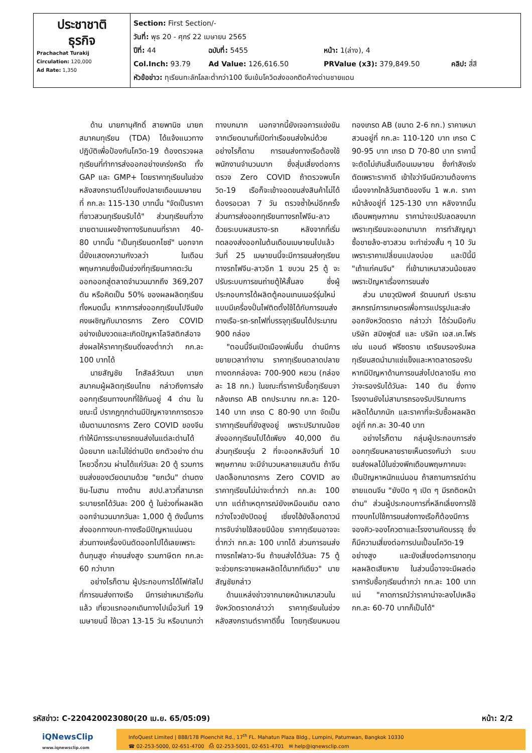| ประชาชาติ ธุรกิจ Prachachat Turakij Circulation: 120,000 Ad Rate: 1,350 | Section: First Section/- วันที่: พุธ 20 - ศุกร์ 22 เมษายน 2565 ปีที่: 44 ฉบับที่: 5455 หน้า: 1(ล่าง), 4 Col.Inch: 93.79 Ad Value: 126,616.50 PRValue (x3): 379,849.50 คลิป: สี่สี หัวข้อข่าว: ทุเรียนทะลักโลละต่ำกว่า100 จีนเข้มโควิดส่งออกติดค้างด่านชายแดน |
ด้าน นายภานุศักดิ์ สายพานิช นายกสมาคมทุเรียน (TDA) ได้แจ้งแนวทางปฏิบัติเพื่อป้องกันโควิด-19 ต้องตรวจผลทุเรียนที่ทำการส่งออกอย่างเคร่งครัด ทั้ง GAP และ GMP+ โดยราคาทุเรียนในช่วงหลังสงกรานต์ไปจนถึงปลายเดือนเมษายนที่ กก.ละ 115-130 บาทนั้น "จัดเป็นราคาที่ชาวสวนทุเรียนรับได้" ส่วนทุเรียนที่วางขายตามแผงข้างทางริมถนนที่ราคา 40-80 บาทนั้น "เป็นทุเรียนตกไซซ์" นอกจากนี้ยังแสดงความกังวลว่า ในเดือนพฤษภาคมซึ่งเป็นช่วงที่ทุเรียนภาคตะวันออกออกสู่ตลาดจำนวนมากถึง 369,207 ตัน หรือคิดเป็น 50% ของผลผลิตทุเรียนทั้งหมดนั้น หากการส่งออกทุเรียนไปจีนยังคงเผชิญกับมาตรการ Zero COVID อย่างเข้มงวดและเกิดปัญหาโลจิสติกส์อาจส่งผลให้ราคาทุเรียนดิ่งลงต่ำกว่า กก.ละ 100 บาทได้
นายสัญชัย โกสัลล์วัฒนา นายกสมาคมผู้ผลิตทุเรียนไทย กล่าวถึงการส่งออกทุเรียนทางบกที่ใช้กันอยู่ 4 ด่าน ในขณะนี้ ปรากฏทุกด่านมีปัญหาจากการตรวจเข้มตามมาตรการ Zero COVID ของจีน ทำให้มีการระบายรถขนส่งในแต่ละด่านได้น้อยมาก และไม่ใช่ด่านปิด ยกตัวอย่าง ด่านโหยวอี้กวน ผ่านได้แค่วันละ 20 ตู้ รวมการขนส่งของเวียดนามด้วย "ยกเว้น" ด่านตงชิน-โมฮาน ทางด้าน สปป.ลาวที่สามารถระบายรถได้วันละ 200 ตู้ ในช่วงที่ผลผลิตออกจำนวนมากวันละ 1,000 ตู้ ดังนั้นการส่งออกทางบก-ทางเรือมีปัญหาแน่นอน ส่วนทางเครื่องบินตัดออกไปได้เลยเพราะต้นทุนสูง ค่าขนส่งสูง รวมภาษีตก กก.ละ 60 กว่าบาท
อย่างไรก็ตาม ผู้ประกอบการได้โฟกัสไปที่การขนส่งทางเรือ มีการเช่าเหมาเรือกันแล้ว เที่ยวแรกออกเดินทางไปเมื่อวันที่ 19 เมษายนนี้ ใช้เวลา 13-15 วัน หรือนานกว่าทางบกมาก นอกจากนี้ยังเจอการแข่งขันจากเวียดนามที่เปิดท่าเรือขนส่งใหม่ด้วย อย่างไรก็ตาม การขนส่งทางเรือต้องใช้พนักงานจำนวนมาก ซึ่งสุ่มเสี่ยงต่อการตรวจ Zero COVID ถ้าตรวจพบโควิด-19 เรือก็จะเข้าจอดขนส่งสินค้าไม่ได้ ต้องรอเวลา 7 วัน ตรวจซ้ำใหม่อีกครั้ง ส่วนการส่งออกทุเรียนทางรถไฟจีน-ลาวด้วยระบบผสมราง-รถ หลังจากที่เริ่มทดลองส่งออกในต้นเดือนเมษายนไปแล้ว วันที่ 25 เมษายนนี้จะมีการขนส่งทุเรียนทางรถไฟจีน-ลาวอีก 1 ขบวน 25 ตู้ จะปรับระบบการขนถ่ายตู้ให้สั้นลง ซึ่งผู้ประกอบการได้ผลิตตู้คอนเทนเนอร์รุ่นใหม่แบบมีเครื่องปั่นไฟติดตั้งใช้ได้กับการขนส่งทางเรือ-รถ-รถไฟที่บรรจุทุเรียนได้ประมาณ 900 กล่อง
"ตอนนี้จีนเปิดเมืองเพิ่มขึ้น ด่านมีการขยายเวลาทำงาน ราคาทุเรียนตลาดปลายทางตกกล่องละ 700-900 หยวน (กล่องละ 18 กก.) ในขณะที่ราคารับซื้อทุเรียนจากล้งเกรด AB ตกประมาณ กก.ละ 120-140 บาท เกรด C 80-90 บาท จัดเป็นราคาทุเรียนที่ยังสูงอยู่ เพราะปริมาณน้อยส่งออกทุเรียนไปได้เพียง 40,000 ตัน ส่วนทุเรียนรุ่น 2 ที่จะออกหลังวันที่ 10 พฤษภาคม จะมีจำนวนหลายแสนตัน ถ้าจีนปลดล็อกมาตรการ Zero COVID ลง ราคาทุเรียนไม่น่าจะต่ำกว่า กก.ละ 100 บาท แต่ถ้าเหตุการณ์ยังเหมือนเดิม ตลาดกว่างโจวยังปิดอยู่ เซี่ยงไฮ้ยังล็อกดาวน์ การจับจ่ายใช้สอยมีน้อย ราคาทุเรียนอาจจะต่ำกว่า กก.ละ 100 บาทได้ ส่วนการขนส่งทางรถไฟลาว-จีน ถ้าขนส่งได้วันละ 75 ตู้ จะช่วยกระจายผลผลิตได้มากทีเดียว" นายสัญชัยกล่าว
ด้านแหล่งข่าวจากนายหน้าเหมาสวนในจังหวัดตราดกล่าวว่า ราคาทุเรียนในช่วงหลังสงกรานต์ราคาดีขึ้น โดยทุเรียนหมอนทองเกรด AB (ขนาด 2-6 กก.) ราคาเหมาสวนอยู่ที่ กก.ละ 110-120 บาท เกรด C 90-95 บาท เกรด D 70-80 บาท ราคานี้จะตัดไม่เกินสิ้นเดือนเมษายน ซึ่งกำลังเร่งตัดเพราะราคาดี เข้าใจว่าจีนมีความต้องการ เนื่องจากใกล้วันชาติของจีน 1 พ.ค. ราคาหน้าล้งอยู่ที่ 125-130 บาท หลังจากนั้นเดือนพฤษภาคม ราคาน่าจะปรับลดลงมาก เพราะทุเรียนจะออกมามาก การทำสัญญาซื้อขายล้ง-ชาวสวน จะทำช่วงสั้น ๆ 10 วัน เพราะราคาเปลี่ยนแปลงบ่อย และปีนี้มี "เถ้าแก่คนจีน" ที่เข้ามาเหมาสวนน้อยลงเพราะปัญหาเรื่องการขนส่ง
ส่วน นายวุฒิพงศ์ รัตนมณฑ์ ประธานสหกรณ์การเกษตรเพื่อการแปรรูปและส่งออกจังหวัดตราด กล่าวว่า ได้ร่วมมือกับบริษัท สมิงฟูดส์ และ บริษัท เอส.เค.โฟรเซ่น แอนด์ ฟรีซดราย เตรียมรองรับผลทุเรียนสดนำมาแช่แข็งและหาตลาดรองรับ หากมีปัญหาด้านการขนส่งไปตลาดจีน คาดว่าจะรองรับได้วันละ 140 ตัน ซึ่งทางโรงงานยังไม่สามารถรองรับปริมาณการผลิตได้มากนัก และราคาที่จะรับซื้อผลผลิตอยู่ที่ กก.ละ 30-40 บาท
อย่างไรก็ตาม กลุ่มผู้ประกอบการส่งออกทุเรียนหลายรายเห็นตรงกันว่า ระบบขนส่งผลไม้ในช่วงพีกเดือนพฤษภาคมจะเป็นปัญหาหนักแน่นอน ถ้าสถานการณ์ด่านชายแดนจีน "ยังปิด ๆ เปิด ๆ มีรถติดหน้าด่าน" ส่วนผู้ประกอบการที่หลีกเลี่ยงการใช้ทางบกไปใช้การขนส่งทางเรือก็ต้องมีการจองคิว-จองโควตาและโรงงานคัดบรรจุ ซึ่งก็มีความเสี่ยงต่อการปนเปื้อนโควิด-19 อย่างสูง และยังเสี่ยงต่อการขาดทุน ผลผลิตเสียหาย ในส่วนนี้อาจจะมีผลต่อราคารับซื้อทุเรียนต่ำกว่า กก.ละ 100 บาทแน่ "คาดการณ์ว่าราคาน่าจะลงไปเหลือ กก.ละ 60-70 บาทก็เป็นได้"
รหัสข่าว: C-220420023080(20 เม.ย. 65/05:09) หน้า: 2/2
iQNewsClip
www.iqnewsclip.com
InfoQuest Limited | 888/178 Ploenchit Rd., 17<sup>th</sup> FL. Mahatun Plaza Bldg., Lumpini, Patumwan, Bangkok 10330
☎ 02-253-5000, 02-651-4700 ⎙ 02-253-5001, 02-651-4701 ✉ help@iqnewsclip.com